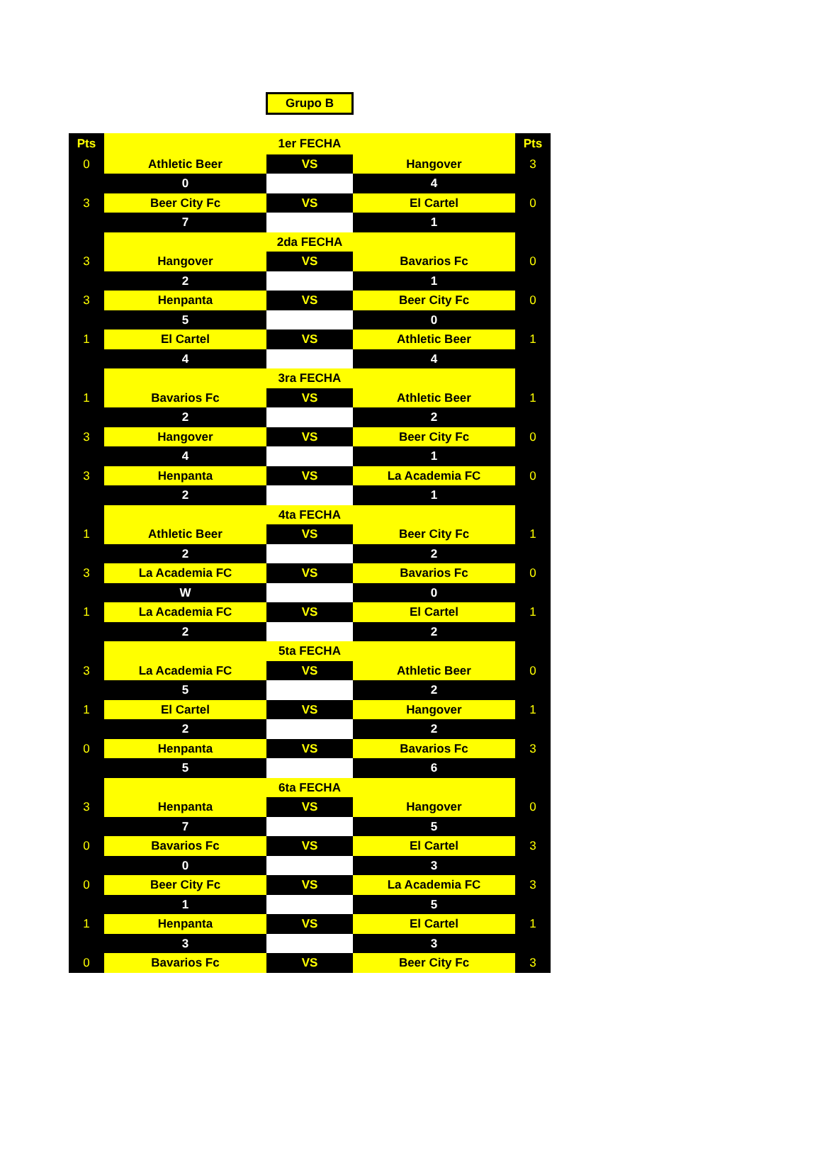Grupo B
| Pts | | 1er FECHA | | Pts |
| 0 | Athletic Beer | VS | Hangover | 3 |
| | 0 | | 4 | |
| 3 | Beer City Fc | VS | El Cartel | 0 |
| | 7 | | 1 | |
| | | 2da FECHA | | |
| 3 | Hangover | VS | Bavarios Fc | 0 |
| | 2 | | 1 | |
| 3 | Henpanta | VS | Beer City Fc | 0 |
| | 5 | | 0 | |
| 1 | El Cartel | VS | Athletic Beer | 1 |
| | 4 | | 4 | |
| | | 3ra FECHA | | |
| 1 | Bavarios Fc | VS | Athletic Beer | 1 |
| | 2 | | 2 | |
| 3 | Hangover | VS | Beer City Fc | 0 |
| | 4 | | 1 | |
| 3 | Henpanta | VS | La Academia FC | 0 |
| | 2 | | 1 | |
| | | 4ta FECHA | | |
| 1 | Athletic Beer | VS | Beer City Fc | 1 |
| | 2 | | 2 | |
| 3 | La Academia FC | VS | Bavarios Fc | 0 |
| | W | | 0 | |
| 1 | La Academia FC | VS | El Cartel | 1 |
| | 2 | | 2 | |
| | | 5ta FECHA | | |
| 3 | La Academia FC | VS | Athletic Beer | 0 |
| | 5 | | 2 | |
| 1 | El Cartel | VS | Hangover | 1 |
| | 2 | | 2 | |
| 0 | Henpanta | VS | Bavarios Fc | 3 |
| | 5 | | 6 | |
| | | 6ta FECHA | | |
| 3 | Henpanta | VS | Hangover | 0 |
| | 7 | | 5 | |
| 0 | Bavarios Fc | VS | El Cartel | 3 |
| | 0 | | 3 | |
| 0 | Beer City Fc | VS | La Academia FC | 3 |
| | 1 | | 5 | |
| 1 | Henpanta | VS | El Cartel | 1 |
| | 3 | | 3 | |
| 0 | Bavarios Fc | VS | Beer City Fc | 3 |